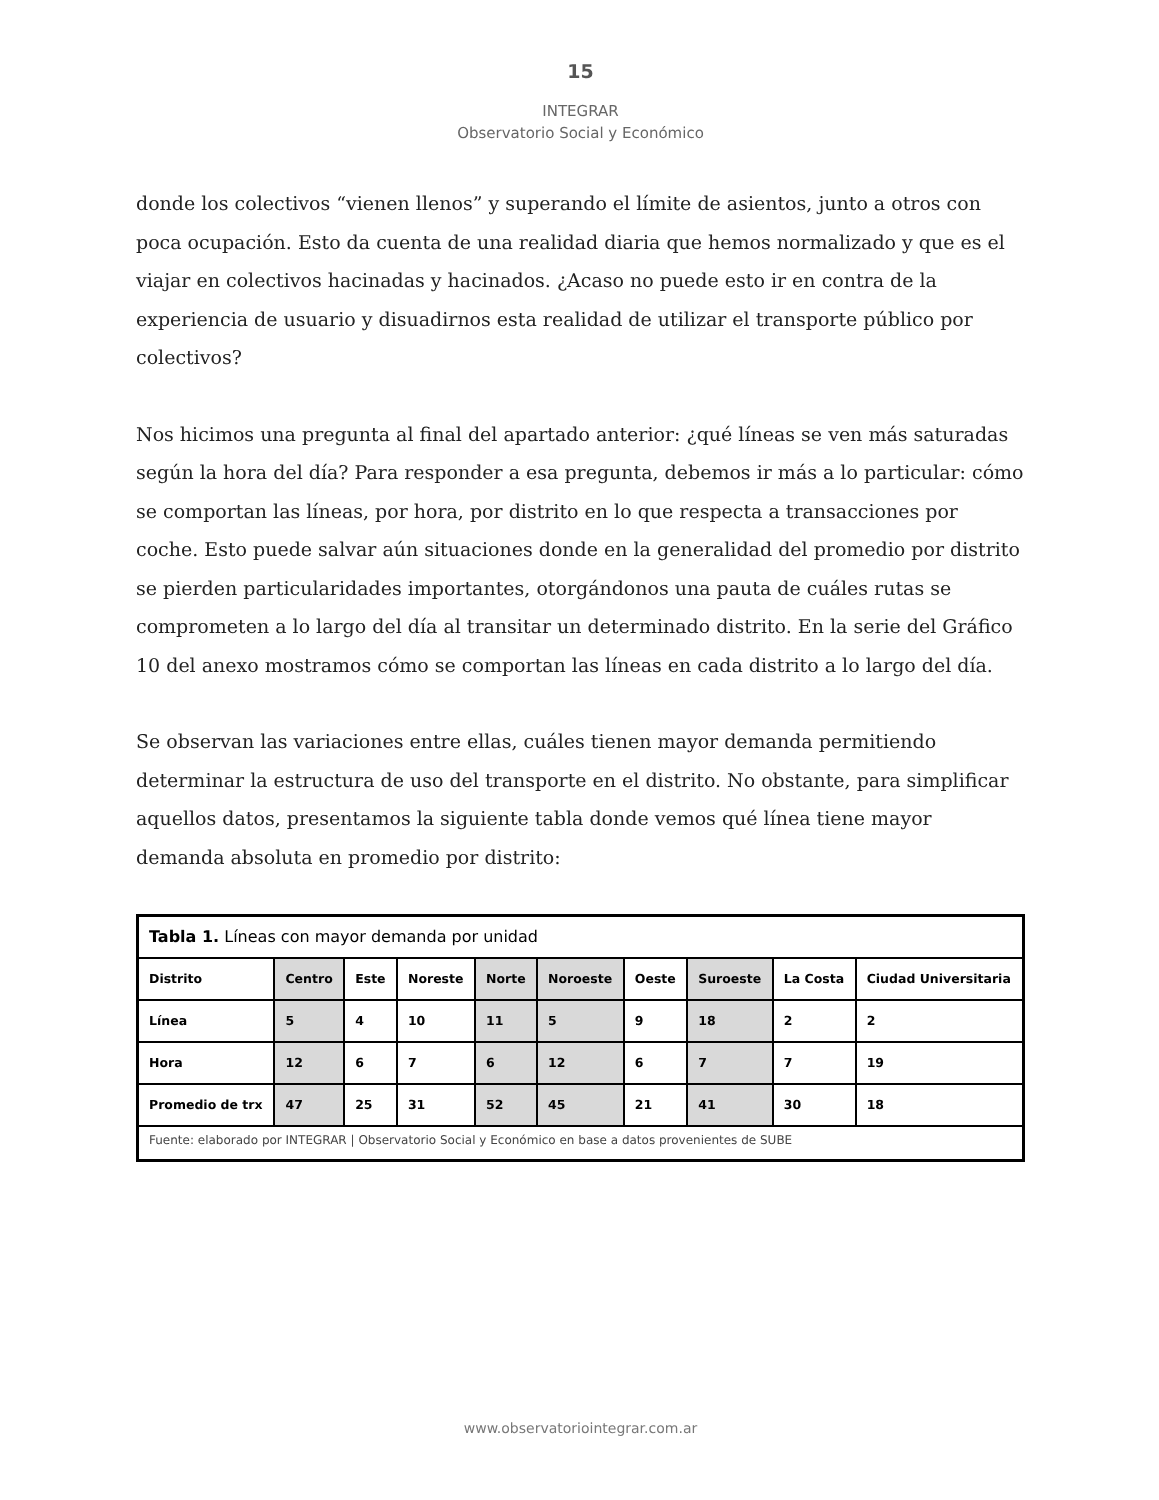15
INTEGRAR
Observatorio Social y Económico
donde los colectivos “vienen llenos” y superando el límite de asientos, junto a otros con poca ocupación. Esto da cuenta de una realidad diaria que hemos normalizado y que es el viajar en colectivos hacinadas y hacinados. ¿Acaso no puede esto ir en contra de la experiencia de usuario y disuadirnos esta realidad de utilizar el transporte público por colectivos?
Nos hicimos una pregunta al final del apartado anterior: ¿qué líneas se ven más saturadas según la hora del día? Para responder a esa pregunta, debemos ir más a lo particular: cómo se comportan las líneas, por hora, por distrito en lo que respecta a transacciones por coche. Esto puede salvar aún situaciones donde en la generalidad del promedio por distrito se pierden particularidades importantes, otorgándonos una pauta de cuáles rutas se comprometen a lo largo del día al transitar un determinado distrito. En la serie del Gráfico 10 del anexo mostramos cómo se comportan las líneas en cada distrito a lo largo del día.
Se observan las variaciones entre ellas, cuáles tienen mayor demanda permitiendo determinar la estructura de uso del transporte en el distrito. No obstante, para simplificar aquellos datos, presentamos la siguiente tabla donde vemos qué línea tiene mayor demanda absoluta en promedio por distrito:
| Tabla 1. Líneas con mayor demanda por unidad | | | | | | | | | |
| Distrito | Centro | Este | Noreste | Norte | Noroeste | Oeste | Suroeste | La Costa | Ciudad Universitaria |
| Línea | 5 | 4 | 10 | 11 | 5 | 9 | 18 | 2 | 2 |
| Hora | 12 | 6 | 7 | 6 | 12 | 6 | 7 | 7 | 19 |
| Promedio de trx | 47 | 25 | 31 | 52 | 45 | 21 | 41 | 30 | 18 |
| Fuente: elaborado por INTEGRAR / Observatorio Social y Económico en base a datos provenientes de SUBE | | | | | | | | | |
www.observatoriointegrar.com.ar